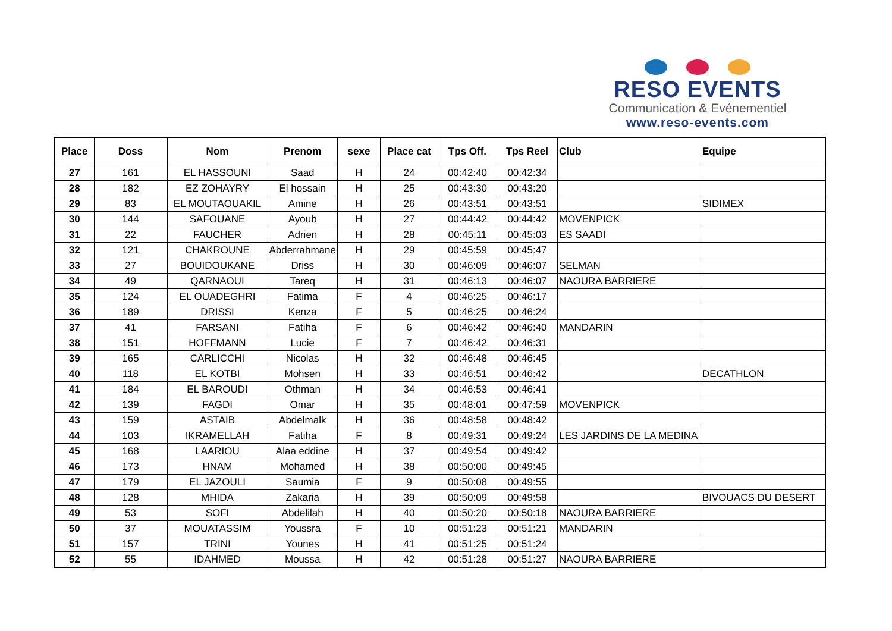RESO EVENTS
Communication & Evénementiel
www.reso-events.com
| Place | Doss | Nom | Prenom | sexe | Place cat | Tps Off. | Tps Reel | Club | Equipe |
| --- | --- | --- | --- | --- | --- | --- | --- | --- | --- |
| 27 | 161 | EL HASSOUNI | Saad | H | 24 | 00:42:40 | 00:42:34 | | |
| 28 | 182 | EZ ZOHAYRY | El hossain | H | 25 | 00:43:30 | 00:43:20 | | |
| 29 | 83 | EL MOUTAOUAKIL | Amine | H | 26 | 00:43:51 | 00:43:51 | | SIDIMEX |
| 30 | 144 | SAFOUANE | Ayoub | H | 27 | 00:44:42 | 00:44:42 | MOVENPICK | |
| 31 | 22 | FAUCHER | Adrien | H | 28 | 00:45:11 | 00:45:03 | ES SAADI | |
| 32 | 121 | CHAKROUNE | Abderrahmane | H | 29 | 00:45:59 | 00:45:47 | | |
| 33 | 27 | BOUIDOUKANE | Driss | H | 30 | 00:46:09 | 00:46:07 | SELMAN | |
| 34 | 49 | QARNAOUI | Tareq | H | 31 | 00:46:13 | 00:46:07 | NAOURA BARRIERE | |
| 35 | 124 | EL OUADEGHRI | Fatima | F | 4 | 00:46:25 | 00:46:17 | | |
| 36 | 189 | DRISSI | Kenza | F | 5 | 00:46:25 | 00:46:24 | | |
| 37 | 41 | FARSANI | Fatiha | F | 6 | 00:46:42 | 00:46:40 | MANDARIN | |
| 38 | 151 | HOFFMANN | Lucie | F | 7 | 00:46:42 | 00:46:31 | | |
| 39 | 165 | CARLICCHI | Nicolas | H | 32 | 00:46:48 | 00:46:45 | | |
| 40 | 118 | EL KOTBI | Mohsen | H | 33 | 00:46:51 | 00:46:42 | | DECATHLON |
| 41 | 184 | EL BAROUDI | Othman | H | 34 | 00:46:53 | 00:46:41 | | |
| 42 | 139 | FAGDI | Omar | H | 35 | 00:48:01 | 00:47:59 | MOVENPICK | |
| 43 | 159 | ASTAIB | Abdelmalk | H | 36 | 00:48:58 | 00:48:42 | | |
| 44 | 103 | IKRAMELLAH | Fatiha | F | 8 | 00:49:31 | 00:49:24 | LES JARDINS DE LA MEDINA | |
| 45 | 168 | LAARIOU | Alaa eddine | H | 37 | 00:49:54 | 00:49:42 | | |
| 46 | 173 | HNAM | Mohamed | H | 38 | 00:50:00 | 00:49:45 | | |
| 47 | 179 | EL JAZOULI | Saumia | F | 9 | 00:50:08 | 00:49:55 | | |
| 48 | 128 | MHIDA | Zakaria | H | 39 | 00:50:09 | 00:49:58 | | BIVOUACS DU DESERT |
| 49 | 53 | SOFI | Abdelilah | H | 40 | 00:50:20 | 00:50:18 | NAOURA BARRIERE | |
| 50 | 37 | MOUATASSIM | Youssra | F | 10 | 00:51:23 | 00:51:21 | MANDARIN | |
| 51 | 157 | TRINI | Younes | H | 41 | 00:51:25 | 00:51:24 | | |
| 52 | 55 | IDAHMED | Moussa | H | 42 | 00:51:28 | 00:51:27 | NAOURA BARRIERE | |